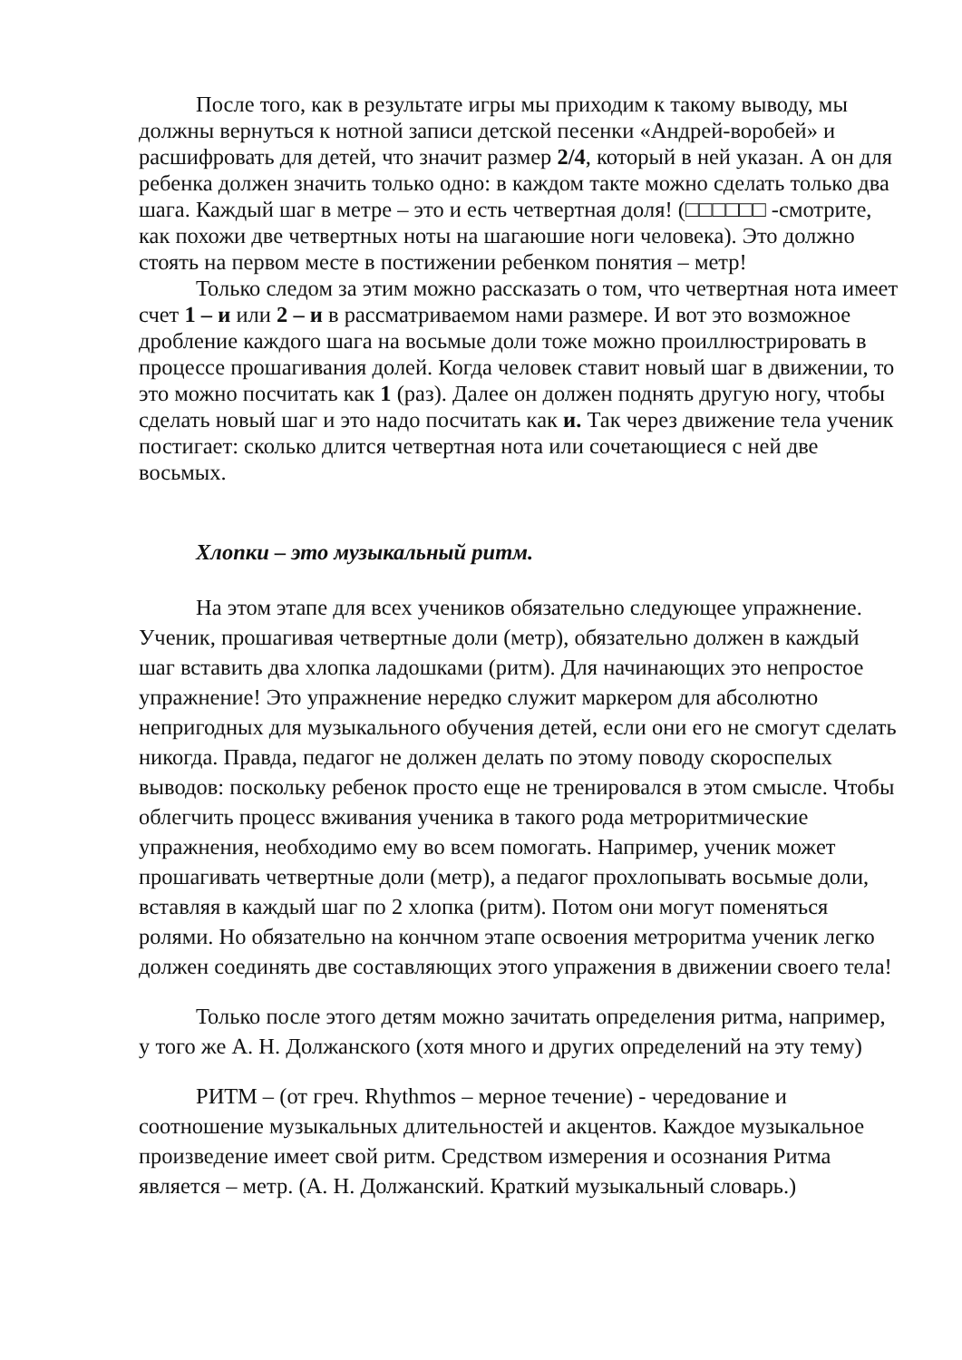После того, как в результате игры мы приходим к такому выводу, мы должны вернуться к нотной записи детской песенки «Андрей-воробей» и расшифровать для детей, что значит размер 2/4, который в ней указан. А он для ребенка должен значить только одно: в каждом такте можно сделать только два шага. Каждый шаг в метре – это и есть четвертная доля! (□□□□□□ -смотрите, как похожи две четвертных ноты на шагаюшие ноги человека). Это должно стоять на первом месте в постижении ребенком понятия – метр!
Только следом за этим можно рассказать о том, что четвертная нота имеет счет 1 – и или 2 – и в рассматриваемом нами размере. И вот это возможное дробление каждого шага на восьмые доли тоже можно проиллюстрировать в процессе прошагивания долей. Когда человек ставит новый шаг в движении, то это можно посчитать как 1 (раз). Далее он должен поднять другую ногу, чтобы сделать новый шаг и это надо посчитать как и. Так через движение тела ученик постигает: сколько длится четвертная нота или сочетающиеся с ней две восьмых.
Хлопки – это музыкальный ритм.
На этом этапе для всех учеников обязательно следующее упражнение. Ученик, прошагивая четвертные доли (метр), обязательно должен в каждый шаг вставить два хлопка ладошками (ритм). Для начинающих это непростое упражнение! Это упражнение нередко служит маркером для абсолютно непригодных для музыкального обучения детей, если они его не смогут сделать никогда. Правда, педагог не должен делать по этому поводу скороспелых выводов: поскольку ребенок просто еще не тренировался в этом смысле. Чтобы облегчить процесс вживания ученика в такого рода метроритмические упражнения, необходимо ему во всем помогать. Например, ученик может прошагивать четвертные доли (метр), а педагог прохлопывать восьмые доли, вставляя в каждый шаг по 2 хлопка (ритм). Потом они могут поменяться ролями. Но обязательно на кончном этапе освоения метроритма ученик легко должен соединять две составляющих этого упражения в движении своего тела!
Только после этого детям можно зачитать определения ритма, например, у того же А. Н. Должанского (хотя много и других определений на эту тему)
РИТМ – (от греч. Rhythmos – мерное течение) - чередование и соотношение музыкальных длительностей и акцентов. Каждое музыкальное произведение имеет свой ритм. Средством измерения и осознания Ритма является – метр. (А. Н. Должанский. Краткий музыкальный словарь.)